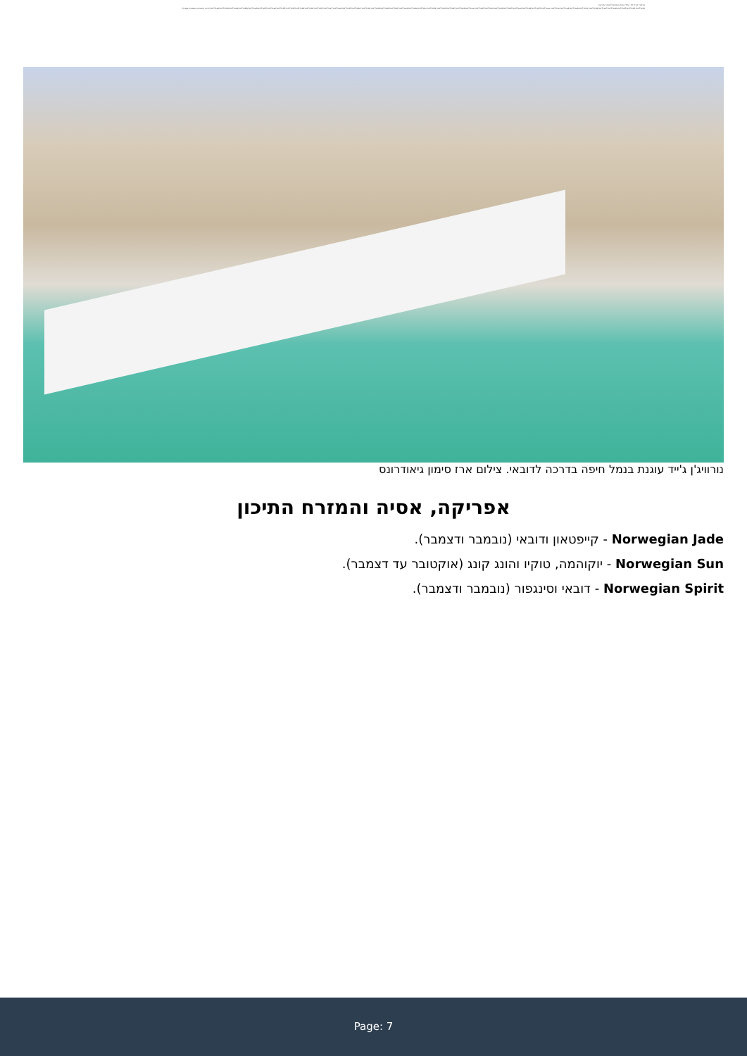נורוויג'ן קרוז ליין: נמלי הבית והאוניות לעונה הקרובה
https://www.cruisein.co.il/%d7%a8%d7%90%d7%a9%d7%99/%d7%a0%d7%95%d7%a8%d7%95%d7%95%d7%99%d7%92%d7%9f-%d7%a7%d7%a8%d7%95%d7%96-%d7%9c%d7%99%d7%99%d7%9f-%d7%a0%d7%9e%d7%9c%d7%99-%d7%94%d7%91%d7%99%d7%aa-%d7%95%d7%94%d7%90%d7%95%d7%a0%d7%99%d7%95%d7%aa-%d7%9c%d7%a9%d7%a0%d7%94-%d7%94%d7%a7%d7%a8%d7%95%d7%91%d7%94/
נורוויג'ן ג'ייד עוגנת בנמל חיפה בדרכה לדובאי. צילום ארז סימון גיאודרונס
אפריקה, אסיה והמזרח התיכון
Norwegian Jade - קייפטאון ודובאי (נובמבר ודצמבר).
Norwegian Sun - יוקוהמה, טוקיו והונג קונג (אוקטובר עד דצמבר).
Norwegian Spirit - דובאי וסינגפור (נובמבר ודצמבר).
Page: 7